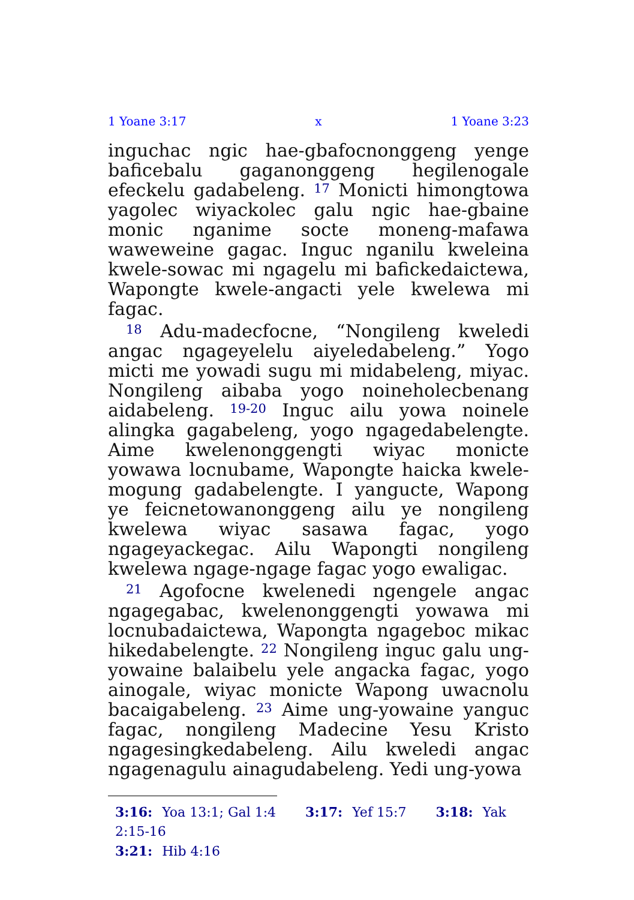1 Yoane 3:17 x 1 Yoane 3:23
inguchac ngic hae-gbafocnonggeng yenge baficebalu gaganonggeng hegilenogale efeckelu gadabeleng. <sup>17</sup> Monicti himongtowa yagolec wiyackolec galu ngic hae-gbaine monic nganime socte moneng-mafawa waweweine gagac. Inguc nganilu kweleina kwele-sowac mi ngagelu mi bafickedaictewa, Wapongte kwele-angacti yele kwelewa mi fagac.
<sup>18</sup> Adu-madecfocne, “Nongileng kweledi angac ngageyelelu aiyeledabeleng.” Yogo micti me yowadi sugu mi midabeleng, miyac. Nongileng aibaba yogo noineholecbenang aidabeleng. <sup>19-20</sup> Inguc ailu yowa noinele alingka gagabeleng, yogo ngagedabelengte. Aime kwelenonggengti wiyac monicte yowawa locnubame, Wapongte haicka kwele-mogung gadabelengte. I yangucte, Wapong ye feicnetowanonggeng ailu ye nongileng kwelewa wiyac sasawa fagac, yogo ngageyackegac. Ailu Wapongti nongileng kwelewa ngage-ngage fagac yogo ewaligac.
<sup>21</sup> Agofocne kwelenedi ngengele angac ngagegabac, kwelenonggengti yowawa mi locnubadaictewa, Wapongta ngageboc mikac hikedabelengte. <sup>22</sup> Nongileng inguc galu ung-yowaine balaibelu yele angacka fagac, yogo ainogale, wiyac monicte Wapong uwacnolu bacaigabeleng. <sup>23</sup> Aime ung-yowaine yanguc fagac, nongileng Madecine Yesu Kristo ngagesingkedabeleng. Ailu kweledi angac ngagenagulu ainagudabeleng. Yedi ung-yowa
3:16: Yoa 13:1; Gal 1:4 3:17: Yef 15:7 3:18: Yak 2:15-16
3:21: Hib 4:16